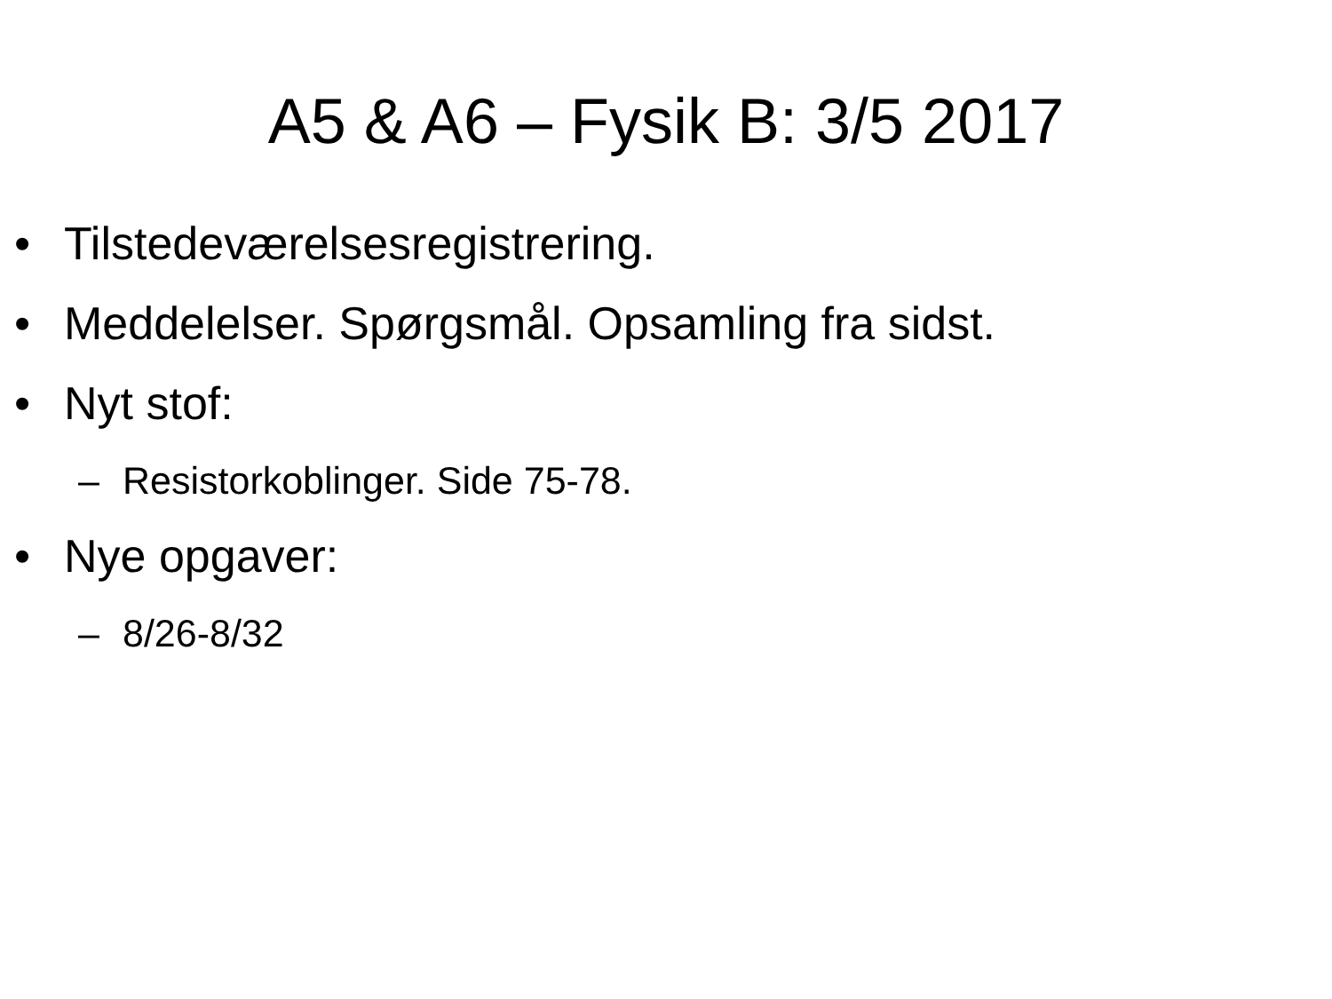A5 & A6 – Fysik B: 3/5 2017
• Tilstedeværelsesregistrering.
• Meddelelser. Spørgsmål. Opsamling fra sidst.
• Nyt stof:
– Resistorkoblinger. Side 75-78.
• Nye opgaver:
– 8/26-8/32